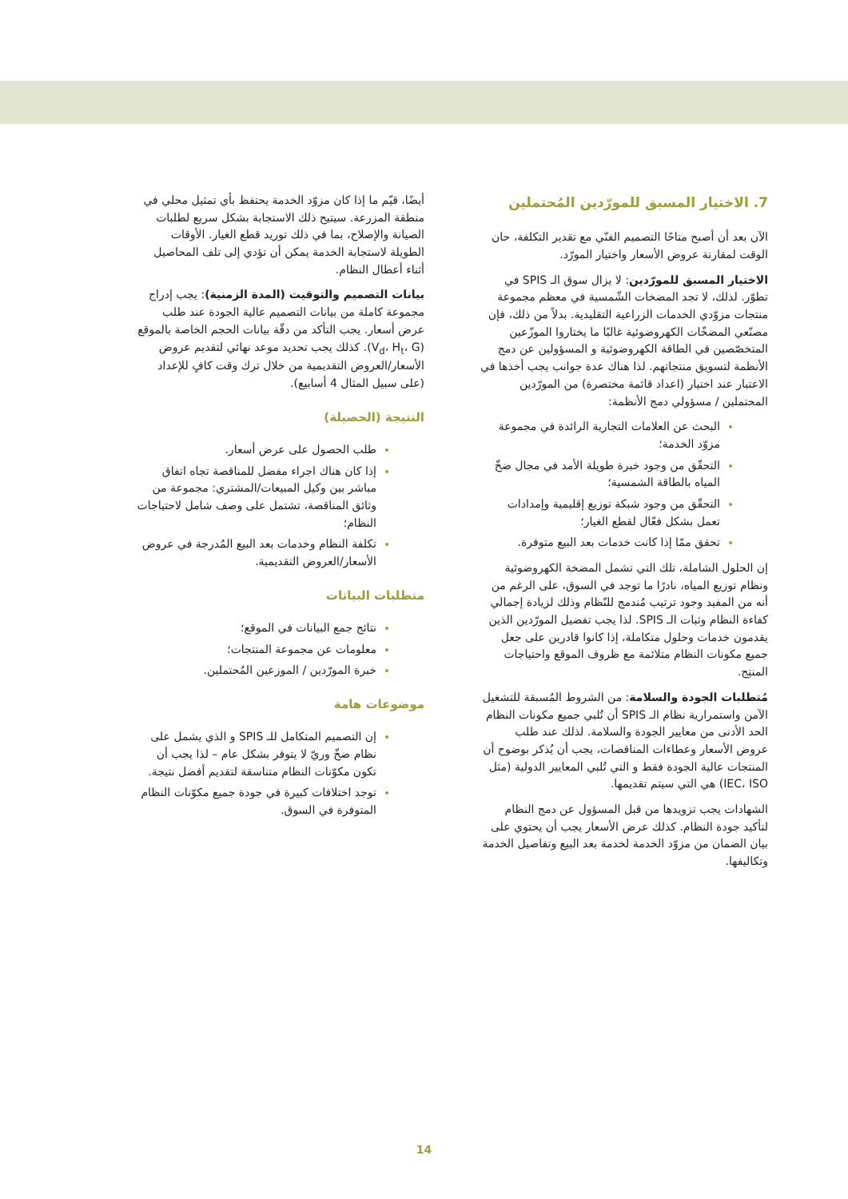7. الاختيار المسبق للمورّدين المُحتملين
الآن بعد أن أصبح متاحًا التصميم الفنّي مع تقدير التكلفة، حان الوقت لمقارنة عروض الأسعار واختيار المورّد.
الاختيار المسبق للمورّدين: لا يزال سوق الـ SPIS في تطوّر. لذلك، لا تجد المضخات الشّمسية في معظم مجموعة منتجات مزوّدي الخدمات الزراعية التقليدية. بدلاً من ذلك، فإن مصنّعي المضخّات الكهروضوئية غالبًا ما يختاروا الموزّعين المتخصّصين في الطاقة الكهروضوئية و المسؤولين عن دمج الأنظمة لتسويق منتجاتهم. لذا هناك عدة جوانب يجب أخذها في الاعتبار عند اختيار (اعداد قائمة مختصرة) من المورّدين المحتملين / مسؤولي دمج الأنظمة:
البحث عن العلامات التجارية الرائدة في مجموعة مزوّد الخدمة؛
التحقّق من وجود خبرة طويلة الأمد في مجال ضخّ المياه بالطاقة الشمسية؛
التحقّق من وجود شبكة توزيع إقليمية وإمدادات تعمل بشكل فعّال لقطع الغيار؛
تحقق ممّا إذا كانت خدمات بعد البيع متوفرة.
إن الحلول الشاملة، تلك التي تشمل المضخة الكهروضوئية ونظام توزيع المياه، نادرًا ما توجد في السوق، على الرغم من أنه من المفيد وجود ترتيب مُندمج للنّظام وذلك لزيادة إجمالي كفاءة النظام وثبات الـ SPIS. لذا يجب تفضيل المورّدين الذين يقدمون خدمات وحلول متكاملة، إذا كانوا قادرين على جعل جميع مكونات النظام متلائمة مع ظروف الموقع واحتياجات المنتِج.
مُتطلبات الجودة والسلامة: من الشروط المُسبقة للتشغيل الآمن واستمرارية نظام الـ SPIS أن تُلبي جميع مكونات النظام الحد الأدنى من معايير الجودة والسلامة. لذلك عند طلب عروض الأسعار وعطاءات المناقصات، يجب أن يُذكر بوضوح أن المنتجات عالية الجودة فقط و التي تُلبي المعايير الدولية (مثل IEC، ISO) هي التي سيتم تقديمها.
الشهادات يجب تزويدها من قبل المسؤول عن دمج النظام لتأكيد جودة النظام. كذلك عرض الأسعار يجب أن يحتوي على بيان الضمان من مزوّد الخدمة لخدمة بعد البيع وتفاصيل الخدمة وتكاليفها.
أيضًا، قيّم ما إذا كان مزوّد الخدمة يحتفظ بأي تمثيل محلي في منطقة المزرعة. سيتيح ذلك الاستجابة بشكل سريع لطلبات الصيانة والإصلاح، بما في ذلك توريد قطع الغيار. الأوقات الطويلة لاستجابة الخدمة يمكن أن تؤدي إلى تلف المحاصيل أثناء أعطال النظام.
بيانات التصميم والتوقيت (المدة الزمنية): يجب إدراج مجموعة كاملة من بيانات التصميم عالية الجودة عند طلب عرض أسعار. يجب التأكد من دقّة بيانات الحجم الخاصة بالموقع (V<sub>d</sub>، H<sub>t</sub>، G). كذلك يجب تحديد موعد نهائي لتقديم عروض الأسعار/العروض التقديمية من خلال ترك وقت كافٍ للإعداد (على سبيل المثال 4 أسابيع).
النتيجة (الحصيلة)
طلب الحصول على عرض أسعار.
إذا كان هناك اجراء مفضل للمناقصة تجاه اتفاق مباشر بين وكيل المبيعات/المشتري: مجموعة من وثائق المناقصة، تشتمل على وصف شامل لاحتياجات النظام؛
تكلفة النظام وخدمات بعد البيع المُدرجة في عروض الأسعار/العروض التقديمية.
متطلبات البيانات
نتائج جمع البيانات في الموقع؛
معلومات عن مجموعة المنتجات؛
خبرة المورّدين / الموزعين المُحتملين.
موضوعات هامة
إن التصميم المتكامل للـ SPIS و الذي يشمل على نظام ضخّ وريّ لا يتوفر بشكل عام – لذا يجب أن تكون مكوّنات النظام متناسقة لتقديم أفضل نتيجة.
توجد اختلافات كبيرة في جودة جميع مكوّنات النظام المتوفرة في السوق.
14